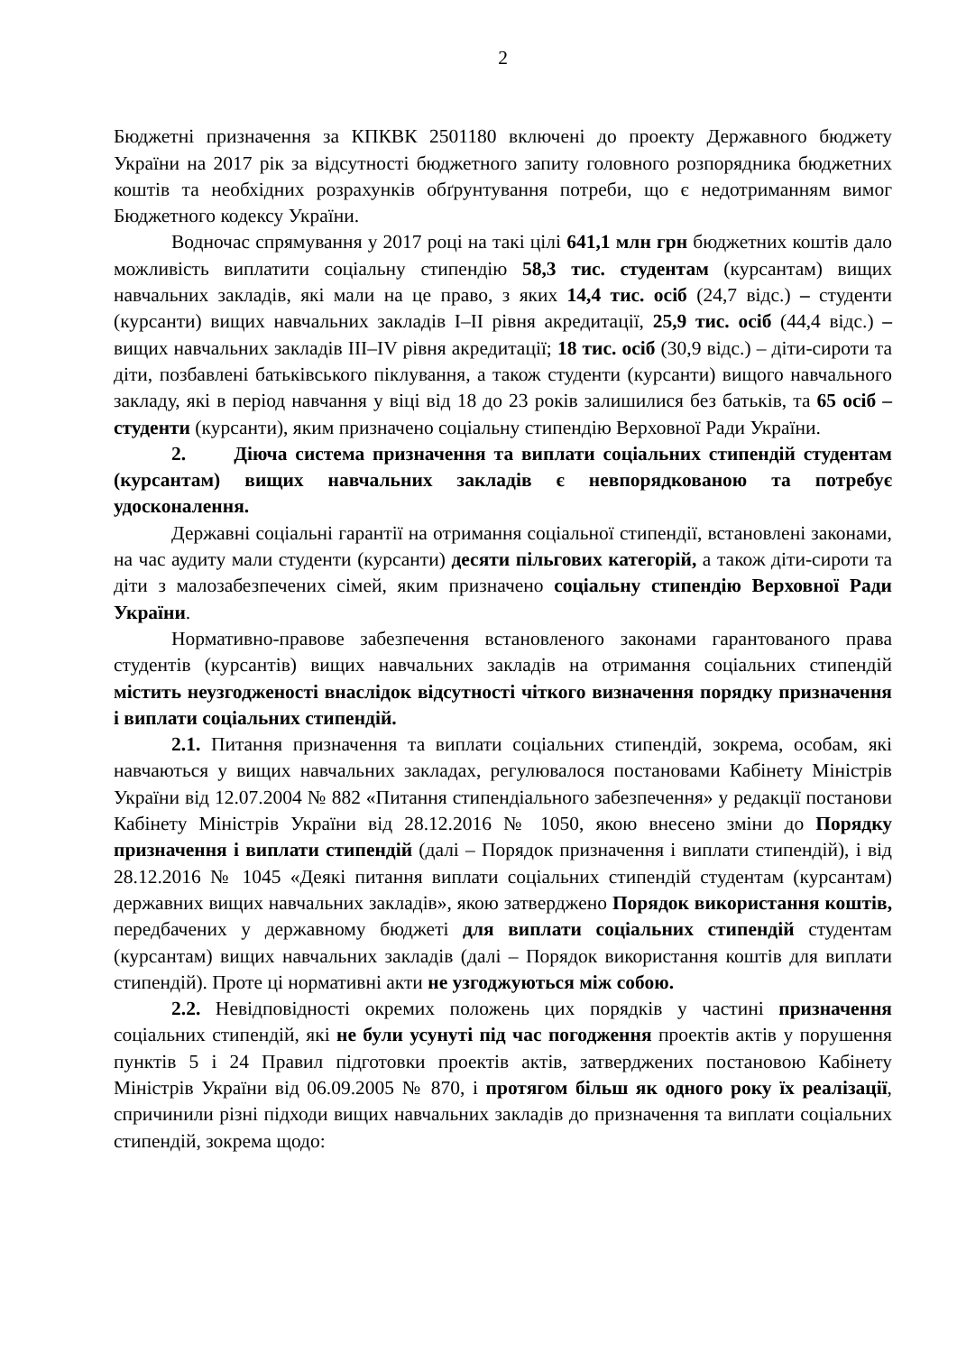2
Бюджетні призначення за КПКВК 2501180 включені до проекту Державного бюджету України на 2017 рік за відсутності бюджетного запиту головного розпорядника бюджетних коштів та необхідних розрахунків обґрунтування потреби, що є недотриманням вимог Бюджетного кодексу України.
Водночас спрямування у 2017 році на такі цілі 641,1 млн грн бюджетних коштів дало можливість виплатити соціальну стипендію 58,3 тис. студентам (курсантам) вищих навчальних закладів, які мали на це право, з яких 14,4 тис. осіб (24,7 відс.) – студенти (курсанти) вищих навчальних закладів I–II рівня акредитації, 25,9 тис. осіб (44,4 відс.) – вищих навчальних закладів III–IV рівня акредитації; 18 тис. осіб (30,9 відс.) – діти-сироти та діти, позбавлені батьківського піклування, а також студенти (курсанти) вищого навчального закладу, які в період навчання у віці від 18 до 23 років залишилися без батьків, та 65 осіб – студенти (курсанти), яким призначено соціальну стипендію Верховної Ради України.
2. Діюча система призначення та виплати соціальних стипендій студентам (курсантам) вищих навчальних закладів є невпорядкованою та потребує удосконалення.
Державні соціальні гарантії на отримання соціальної стипендії, встановлені законами, на час аудиту мали студенти (курсанти) десяти пільгових категорій, а також діти-сироти та діти з малозабезпечених сімей, яким призначено соціальну стипендію Верховної Ради України.
Нормативно-правове забезпечення встановленого законами гарантованого права студентів (курсантів) вищих навчальних закладів на отримання соціальних стипендій містить неузгодженості внаслідок відсутності чіткого визначення порядку призначення і виплати соціальних стипендій.
2.1. Питання призначення та виплати соціальних стипендій, зокрема, особам, які навчаються у вищих навчальних закладах, регулювалося постановами Кабінету Міністрів України від 12.07.2004 № 882 «Питання стипендіального забезпечення» у редакції постанови Кабінету Міністрів України від 28.12.2016 № 1050, якою внесено зміни до Порядку призначення і виплати стипендій (далі – Порядок призначення і виплати стипендій), і від 28.12.2016 № 1045 «Деякі питання виплати соціальних стипендій студентам (курсантам) державних вищих навчальних закладів», якою затверджено Порядок використання коштів, передбачених у державному бюджеті для виплати соціальних стипендій студентам (курсантам) вищих навчальних закладів (далі – Порядок використання коштів для виплати стипендій). Проте ці нормативні акти не узгоджуються між собою.
2.2. Невідповідності окремих положень цих порядків у частині призначення соціальних стипендій, які не були усунуті під час погодження проектів актів у порушення пунктів 5 і 24 Правил підготовки проектів актів, затверджених постановою Кабінету Міністрів України від 06.09.2005 № 870, і протягом більш як одного року їх реалізації, спричинили різні підходи вищих навчальних закладів до призначення та виплати соціальних стипендій, зокрема щодо: